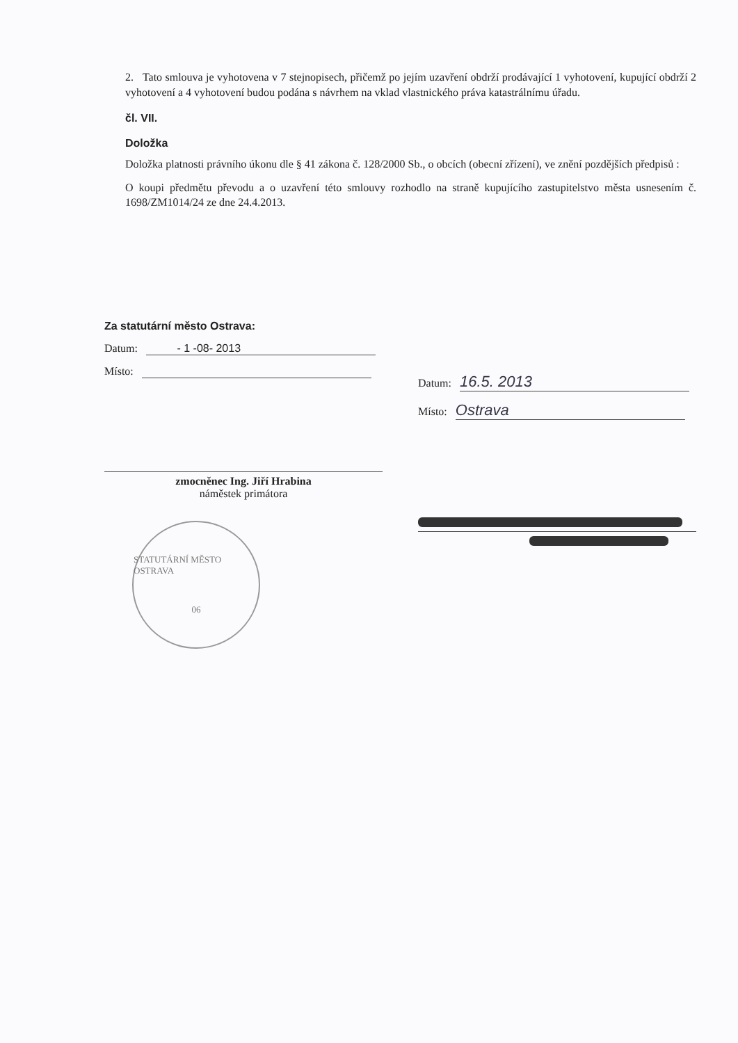2. Tato smlouva je vyhotovena v 7 stejnopisech, přičemž po jejím uzavření obdrží prodávající 1 vyhotovení, kupující obdrží 2 vyhotovení a 4 vyhotovení budou podána s návrhem na vklad vlastnického práva katastrálnímu úřadu.
čl. VII.
Doložka
Doložka platnosti právního úkonu dle § 41 zákona č. 128/2000 Sb., o obcích (obecní zřízení), ve znění pozdějších předpisů :
O koupi předmětu převodu a o uzavření této smlouvy rozhodlo na straně kupujícího zastupitelstvo města usnesením č. 1698/ZM1014/24 ze dne 24.4.2013.
Za statutární město Ostrava:
Datum: - 1 -08- 2013
Místo:
zmocněnec Ing. Jiří Hrabina
náměstek primátora
STATUTÁRNÍ MĚSTO OSTRAVA
06
Datum: 16.5. 2013
Místo: Ostrava